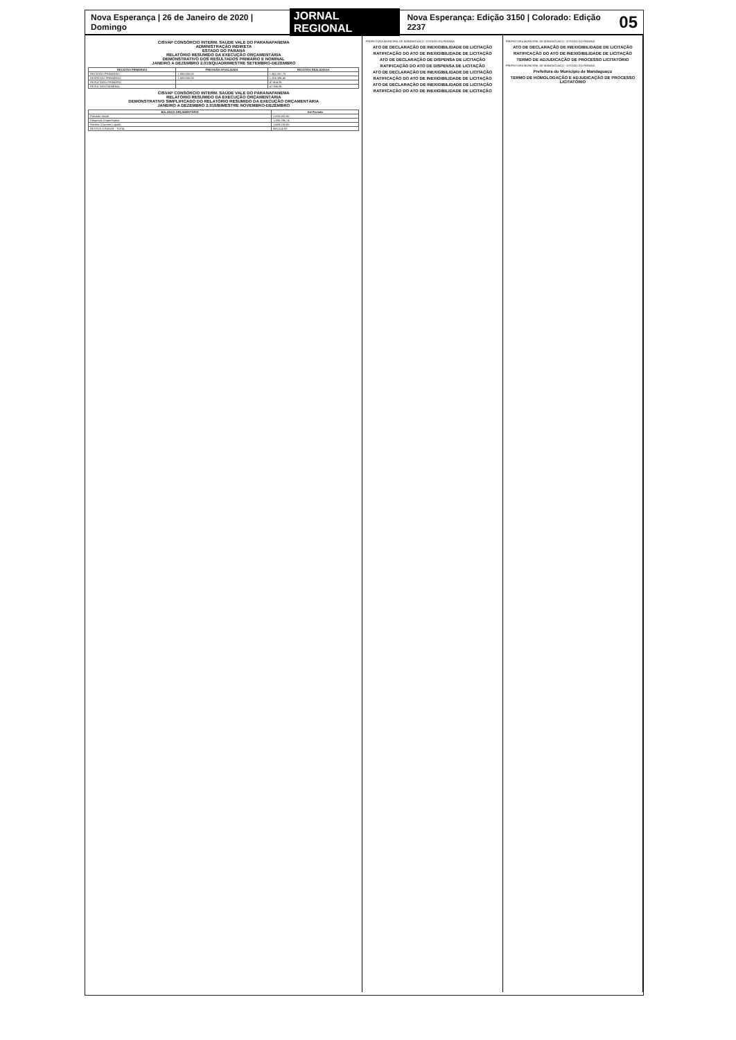Nova Esperança | 26 de Janeiro de 2020 | Domingo JORNAL REGIONAL Nova Esperança: Edição 3150 | Colorado: Edição 2237 05
CISVAP CONSÓRCIO INTERM. SAÚDE VALE DO PARANAPANEMA
ADMINISTRAÇÃO INDIRETA
ESTADO DO PARANÁ
RELATÓRIO RESUMIDO DA EXECUÇÃO ORÇAMENTÁRIA
DEMONSTRATIVO DOS RESULTADOS PRIMÁRIO E NOMINAL
JANEIRO A DEZEMBRO 2.019/QUADRIMESTRE SETEMBRO-DEZEMBRO
| RECEITAS PRIMÁRIAS | PREVISÃO ATUALIZADA | RECEITAS REALIZADAS |
| --- | --- | --- |
| RECEITAS PRIMÁRIAS | 1.900.000,00 | 1.802.267,75 |
| DESPESAS PRIMÁRIAS | 1.900.000,00 | 1.326.396,40 |
| RESULTADO PRIMÁRIO | | 47.404,95 |
| RESULTADO NOMINAL | | 47.366,86 |
CISVAP CONSÓRCIO INTERM. SAÚDE VALE DO PARANAPANEMA
RELATÓRIO RESUMIDO DA EXECUÇÃO ORÇAMENTÁRIA
DEMONSTRATIVO SIMPLIFICADO DO RELATÓRIO RESUMIDO DA EXECUÇÃO ORÇAMENTÁRIA
JANEIRO A DEZEMBRO 2.019/BIMESTRE NOVEMBRO-DEZEMBRO
| BALANÇO ORÇAMENTÁRIO | Até Período |
| --- | --- |
| Previsão Inicial | 2.000.000,00 |
| Despesas Empenhadas | 1.396.296,74 |
| Receita Corrente Líquida | 1.669.228,65 |
| RESTOS A PAGAR - TOTAL | 568.014,93 |
PREFEITURA MUNICIPAL DE MANDAGUAÇU - ESTADO DO PARANÁ
ATO DE DECLARAÇÃO DE INEXIGIBILIDADE DE LICITAÇÃO
RATIFICAÇÃO DO ATO DE INEXIGIBILIDADE DE LICITAÇÃO
ATO DE DECLARAÇÃO DE DISPENSA DE LICITAÇÃO
RATIFICAÇÃO DO ATO DE DISPENSA DE LICITAÇÃO
ATO DE DECLARAÇÃO DE INEXIGIBILIDADE DE LICITAÇÃO
RATIFICAÇÃO DO ATO DE INEXIGIBILIDADE DE LICITAÇÃO
ATO DE DECLARAÇÃO DE INEXIGIBILIDADE DE LICITAÇÃO
RATIFICAÇÃO DO ATO DE INEXIGIBILIDADE DE LICITAÇÃO
PREFEITURA MUNICIPAL DE MANDAGUAÇU - ESTADO DO PARANÁ
ATO DE DECLARAÇÃO DE INEXIGIBILIDADE DE LICITAÇÃO
RATIFICAÇÃO DO ATO DE INEXIGIBILIDADE DE LICITAÇÃO
TERMO DE ADJUDICAÇÃO DE PROCESSO LICITATÓRIO
PREFEITURA MUNICIPAL DE MANDAGUAÇU - ESTADO DO PARANÁ
Prefeitura do Município de Mandaguaçu
TERMO DE HOMOLOGAÇÃO E ADJUDICAÇÃO DE PROCESSO LICITATÓRIO